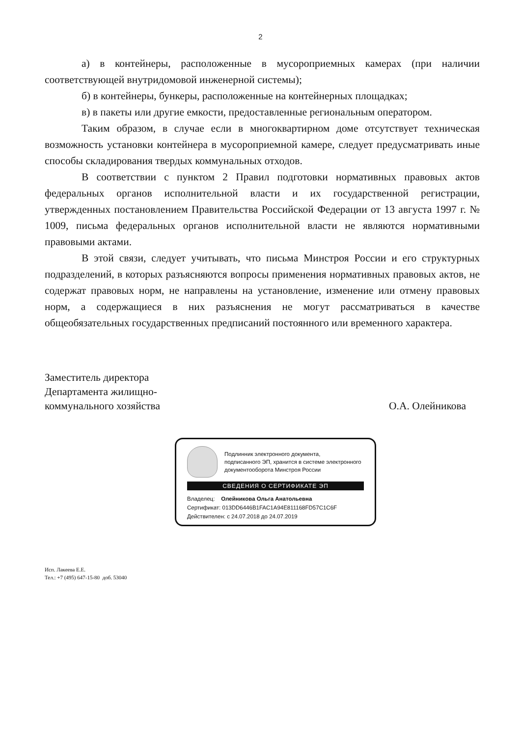2
а) в контейнеры, расположенные в мусороприемных камерах (при наличии соответствующей внутридомовой инженерной системы);
б) в контейнеры, бункеры, расположенные на контейнерных площадках;
в) в пакеты или другие емкости, предоставленные региональным оператором.
Таким образом, в случае если в многоквартирном доме отсутствует техническая возможность установки контейнера в мусороприемной камере, следует предусматривать иные способы складирования твердых коммунальных отходов.
В соответствии с пунктом 2 Правил подготовки нормативных правовых актов федеральных органов исполнительной власти и их государственной регистрации, утвержденных постановлением Правительства Российской Федерации от 13 августа 1997 г. № 1009, письма федеральных органов исполнительной власти не являются нормативными правовыми актами.
В этой связи, следует учитывать, что письма Минстроя России и его структурных подразделений, в которых разъясняются вопросы применения нормативных правовых актов, не содержат правовых норм, не направлены на установление, изменение или отмену правовых норм, а содержащиеся в них разъяснения не могут рассматриваться в качестве общеобязательных государственных предписаний постоянного или временного характера.
Заместитель директора
Департамента жилищно-
коммунального хозяйства
О.А. Олейникова
Подлинник электронного документа,
подписанного ЭП, хранится в системе электронного
документооборота Минстроя России
СВЕДЕНИЯ О СЕРТИФИКАТЕ ЭП
Владелец: Олейникова Ольга Анатольевна
Сертификат: 013DD6446B1FAC1A94E811168FD57C1C6F
Действителен: с 24.07.2018 до 24.07.2019
Исп. Лакеева Е.Е.
Тел.: +7 (495) 647-15-80 доб. 53040